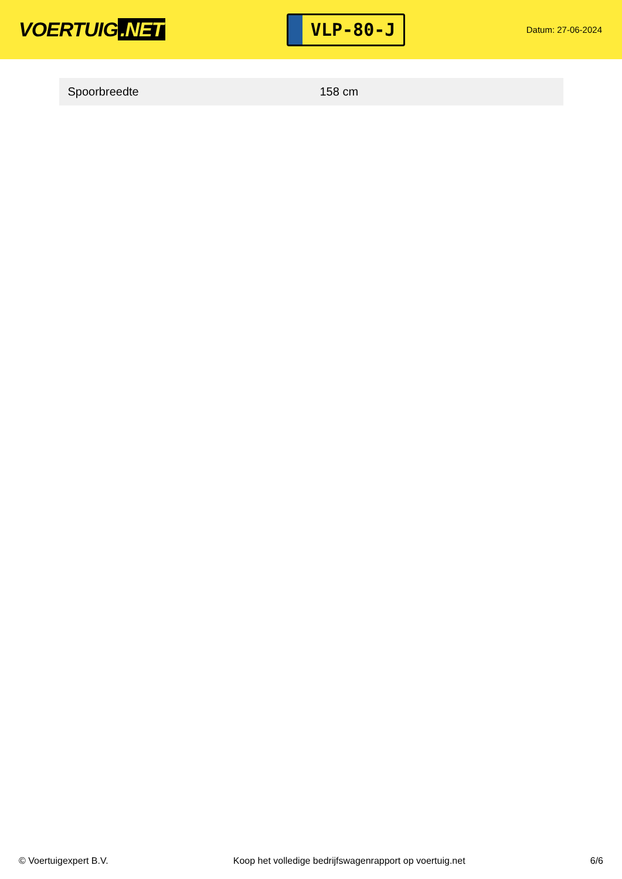VOERTUIG.NET
VLP-80-J
Datum: 27-06-2024
| Spoorbreedte | 158 cm |
© Voertuigexpert B.V. Koop het volledige bedrijfswagenrapport op voertuig.net 6/6